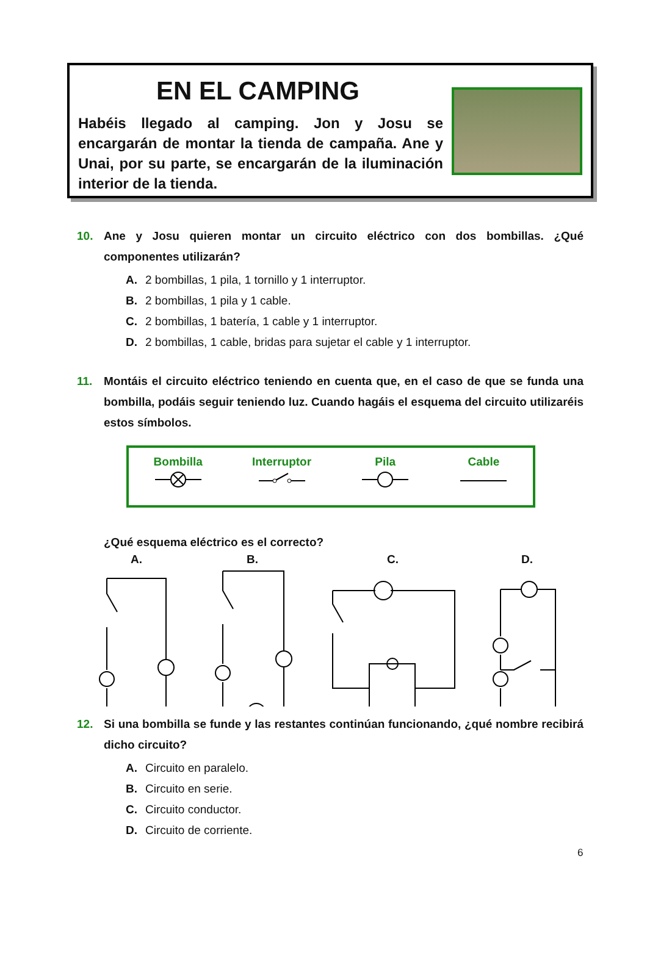EN EL CAMPING
Habéis llegado al camping. Jon y Josu se encargarán de montar la tienda de campaña. Ane y Unai, por su parte, se encargarán de la iluminación interior de la tienda.
10. Ane y Josu quieren montar un circuito eléctrico con dos bombillas. ¿Qué componentes utilizarán?
A. 2 bombillas, 1 pila, 1 tornillo y 1 interruptor.
B. 2 bombillas, 1 pila y 1 cable.
C. 2 bombillas, 1 batería, 1 cable y 1 interruptor.
D. 2 bombillas, 1 cable, bridas para sujetar el cable y 1 interruptor.
11. Montáis el circuito eléctrico teniendo en cuenta que, en el caso de que se funda una bombilla, podáis seguir teniendo luz. Cuando hagáis el esquema del circuito utilizaréis estos símbolos.
Bombilla
Interruptor
Pila
Cable
¿Qué esquema eléctrico es el correcto?
A. B. C. D.
12. Si una bombilla se funde y las restantes continúan funcionando, ¿qué nombre recibirá dicho circuito?
A. Circuito en paralelo.
B. Circuito en serie.
C. Circuito conductor.
D. Circuito de corriente.
6